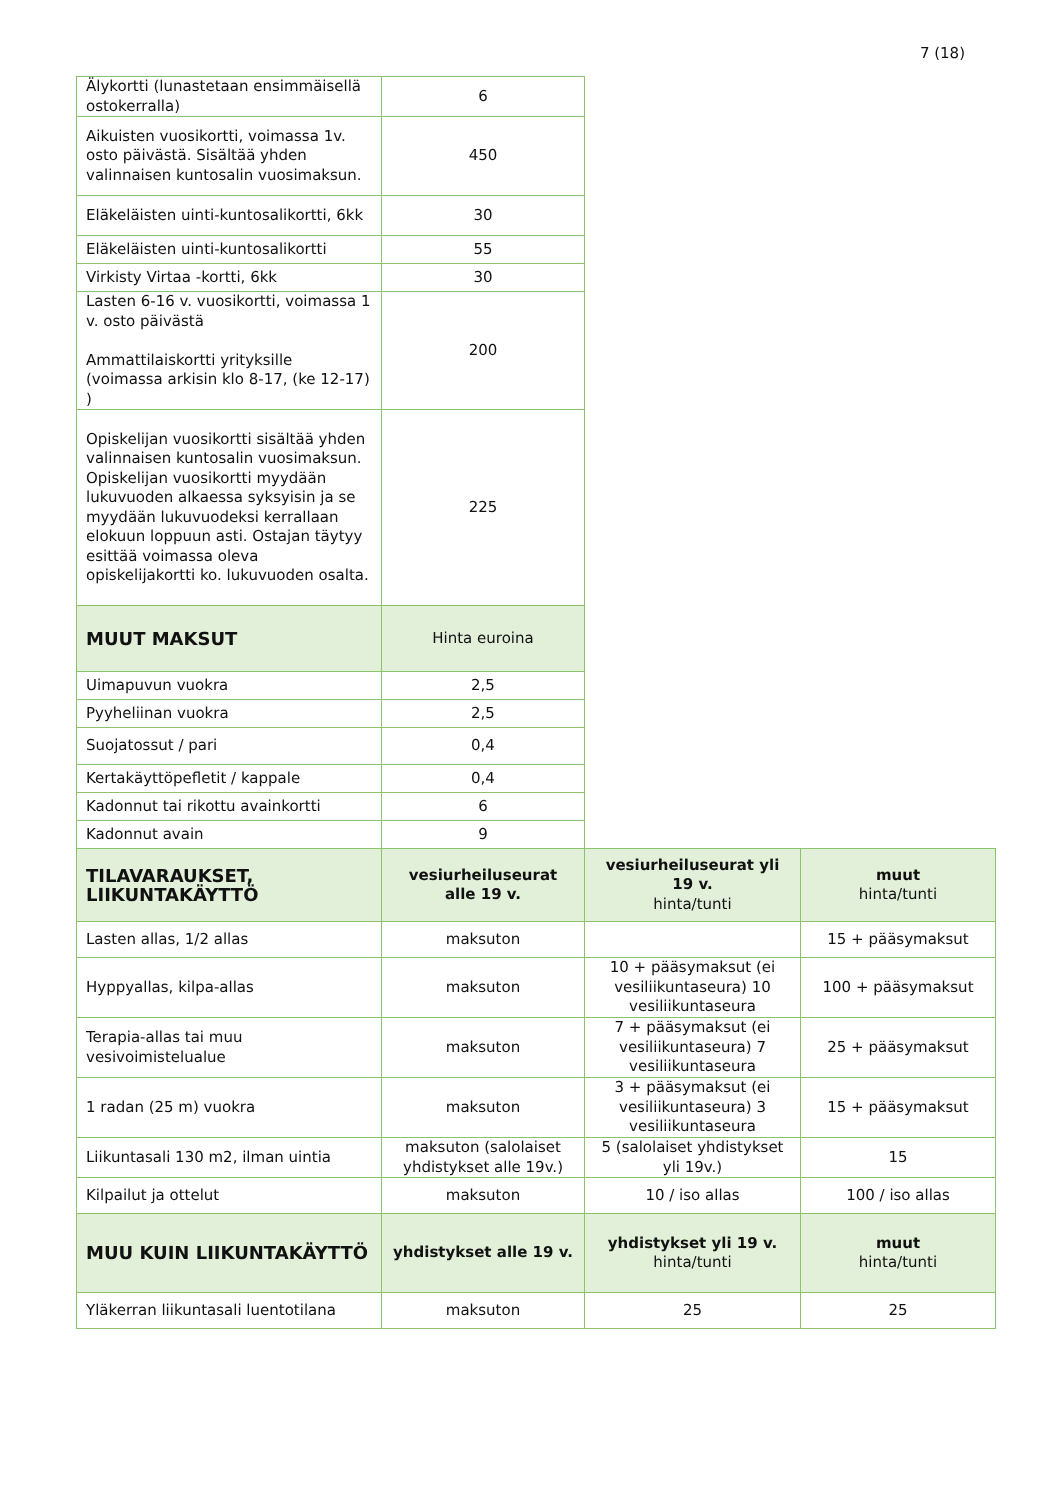7 (18)
| Älykortti (lunastetaan ensimmäisellä ostokerralla) | 6 | | |
| Aikuisten vuosikortti, voimassa 1v. osto päivästä. Sisältää yhden valinnaisen kuntosalin vuosimaksun. | 450 | | |
| Eläkeläisten uinti-kuntosalikortti, 6kk | 30 | | |
| Eläkeläisten uinti-kuntosalikortti | 55 | | |
| Virkisty Virtaa -kortti, 6kk | 30 | | |
| Lasten 6-16 v. vuosikortti, voimassa 1 v. osto päivästä Ammattilaiskortti yrityksille (voimassa arkisin klo 8-17, (ke 12-17) ) | 200 | | |
| Opiskelijan vuosikortti sisältää yhden valinnaisen kuntosalin vuosimaksun. Opiskelijan vuosikortti myydään lukuvuoden alkaessa syksyisin ja se myydään lukuvuodeksi kerrallaan elokuun loppuun asti. Ostajan täytyy esittää voimassa oleva opiskelijakortti ko. lukuvuoden osalta. | 225 | | |
| MUUT MAKSUT | Hinta euroina | | |
| Uimapuvun vuokra | 2,5 | | |
| Pyyheliinan vuokra | 2,5 | | |
| Suojatossut / pari | 0,4 | | |
| Kertakäyttöpefletit / kappale | 0,4 | | |
| Kadonnut tai rikottu avainkortti | 6 | | |
| Kadonnut avain | 9 | | |
| TILAVARAUKSET, LIIKUNTAKÄYTTÖ | vesiurheiluseurat alle 19 v. | vesiurheiluseurat yli 19 v. hinta/tunti | muut hinta/tunti |
| Lasten allas, 1/2 allas | maksuton | | 15 + pääsymaksut |
| Hyppyallas, kilpa-allas | maksuton | 10 + pääsymaksut (ei vesiliikuntaseura) 10 vesiliikuntaseura | 100 + pääsymaksut |
| Terapia-allas tai muu vesivoimistelualue | maksuton | 7 + pääsymaksut (ei vesiliikuntaseura) 7 vesiliikuntaseura | 25 + pääsymaksut |
| 1 radan (25 m) vuokra | maksuton | 3 + pääsymaksut (ei vesiliikuntaseura) 3 vesiliikuntaseura | 15 + pääsymaksut |
| Liikuntasali 130 m2, ilman uintia | maksuton (salolaiset yhdistykset alle 19v.) | 5 (salolaiset yhdistykset yli 19v.) | 15 |
| Kilpailut ja ottelut | maksuton | 10 / iso allas | 100 / iso allas |
| MUU KUIN LIIKUNTAKÄYTTÖ | yhdistykset alle 19 v. | yhdistykset yli 19 v. hinta/tunti | muut hinta/tunti |
| Yläkerran liikuntasali luentotilana | maksuton | 25 | 25 |